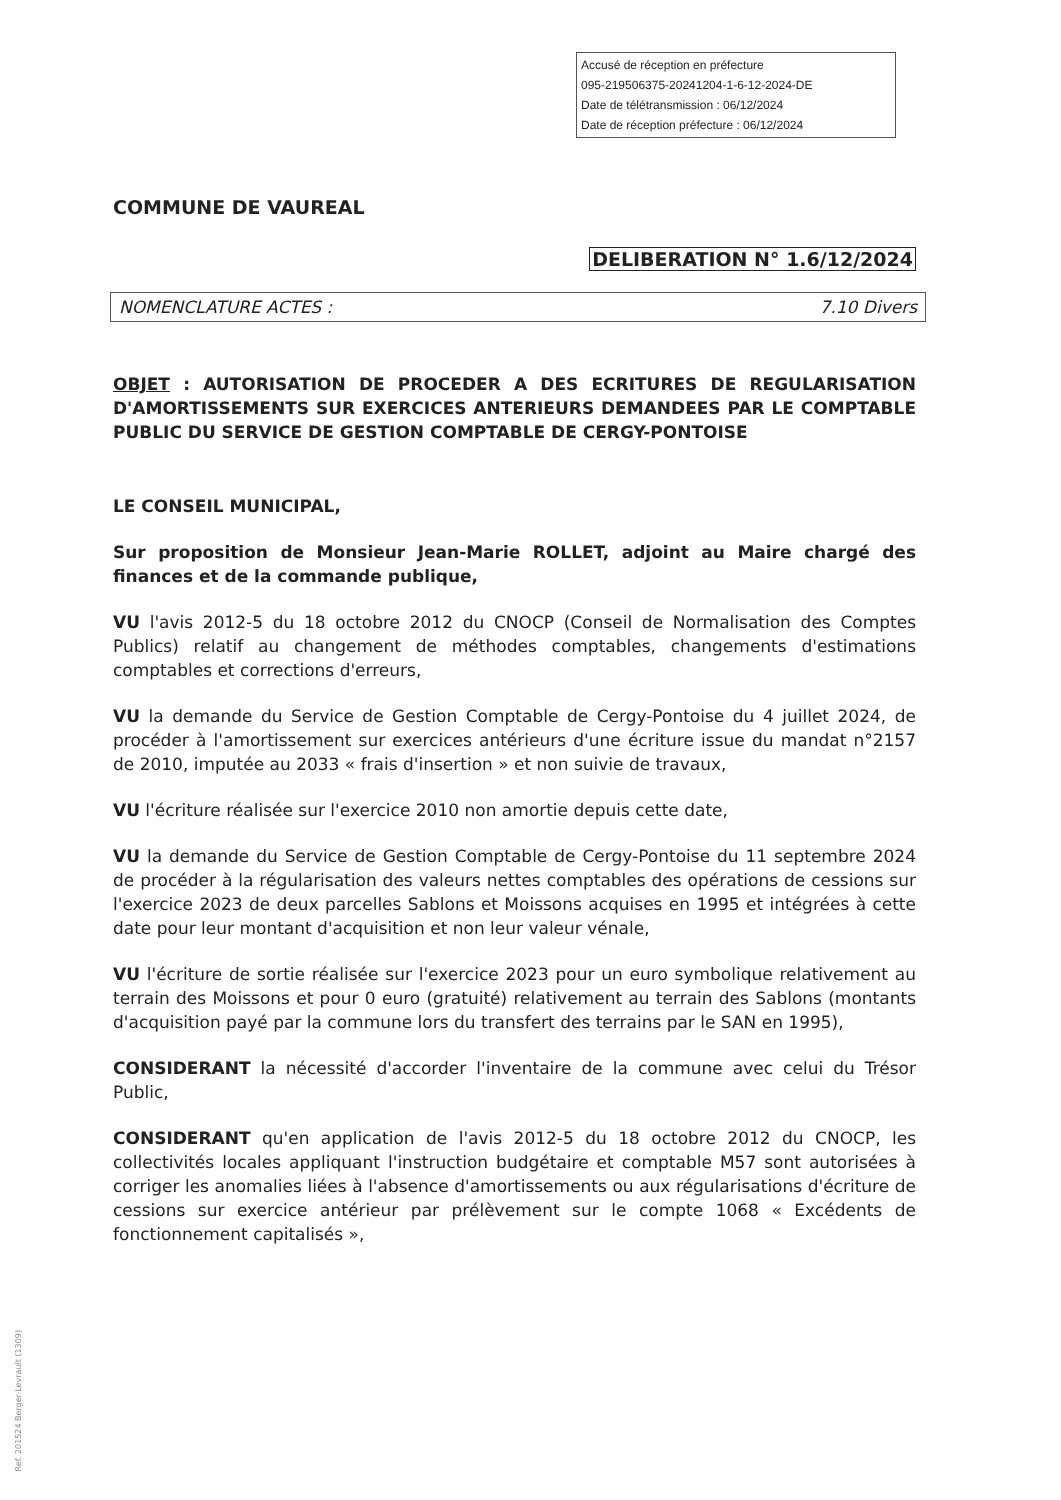Accusé de réception en préfecture
095-219506375-20241204-1-6-12-2024-DE
Date de télétransmission : 06/12/2024
Date de réception préfecture : 06/12/2024
COMMUNE DE VAUREAL
DELIBERATION N° 1.6/12/2024
NOMENCLATURE ACTES : 7.10 Divers
OBJET : AUTORISATION DE PROCEDER A DES ECRITURES DE REGULARISATION D'AMORTISSEMENTS SUR EXERCICES ANTERIEURS DEMANDEES PAR LE COMPTABLE PUBLIC DU SERVICE DE GESTION COMPTABLE DE CERGY-PONTOISE
LE CONSEIL MUNICIPAL,
Sur proposition de Monsieur Jean-Marie ROLLET, adjoint au Maire chargé des finances et de la commande publique,
VU l'avis 2012-5 du 18 octobre 2012 du CNOCP (Conseil de Normalisation des Comptes Publics) relatif au changement de méthodes comptables, changements d'estimations comptables et corrections d'erreurs,
VU la demande du Service de Gestion Comptable de Cergy-Pontoise du 4 juillet 2024, de procéder à l'amortissement sur exercices antérieurs d'une écriture issue du mandat n°2157 de 2010, imputée au 2033 « frais d'insertion » et non suivie de travaux,
VU l'écriture réalisée sur l'exercice 2010 non amortie depuis cette date,
VU la demande du Service de Gestion Comptable de Cergy-Pontoise du 11 septembre 2024 de procéder à la régularisation des valeurs nettes comptables des opérations de cessions sur l'exercice 2023 de deux parcelles Sablons et Moissons acquises en 1995 et intégrées à cette date pour leur montant d'acquisition et non leur valeur vénale,
VU l'écriture de sortie réalisée sur l'exercice 2023 pour un euro symbolique relativement au terrain des Moissons et pour 0 euro (gratuité) relativement au terrain des Sablons (montants d'acquisition payé par la commune lors du transfert des terrains par le SAN en 1995),
CONSIDERANT la nécessité d'accorder l'inventaire de la commune avec celui du Trésor Public,
CONSIDERANT qu'en application de l'avis 2012-5 du 18 octobre 2012 du CNOCP, les collectivités locales appliquant l'instruction budgétaire et comptable M57 sont autorisées à corriger les anomalies liées à l'absence d'amortissements ou aux régularisations d'écriture de cessions sur exercice antérieur par prélèvement sur le compte 1068 « Excédents de fonctionnement capitalisés »,
Ref. 201524 Berger-Levrault (1309)